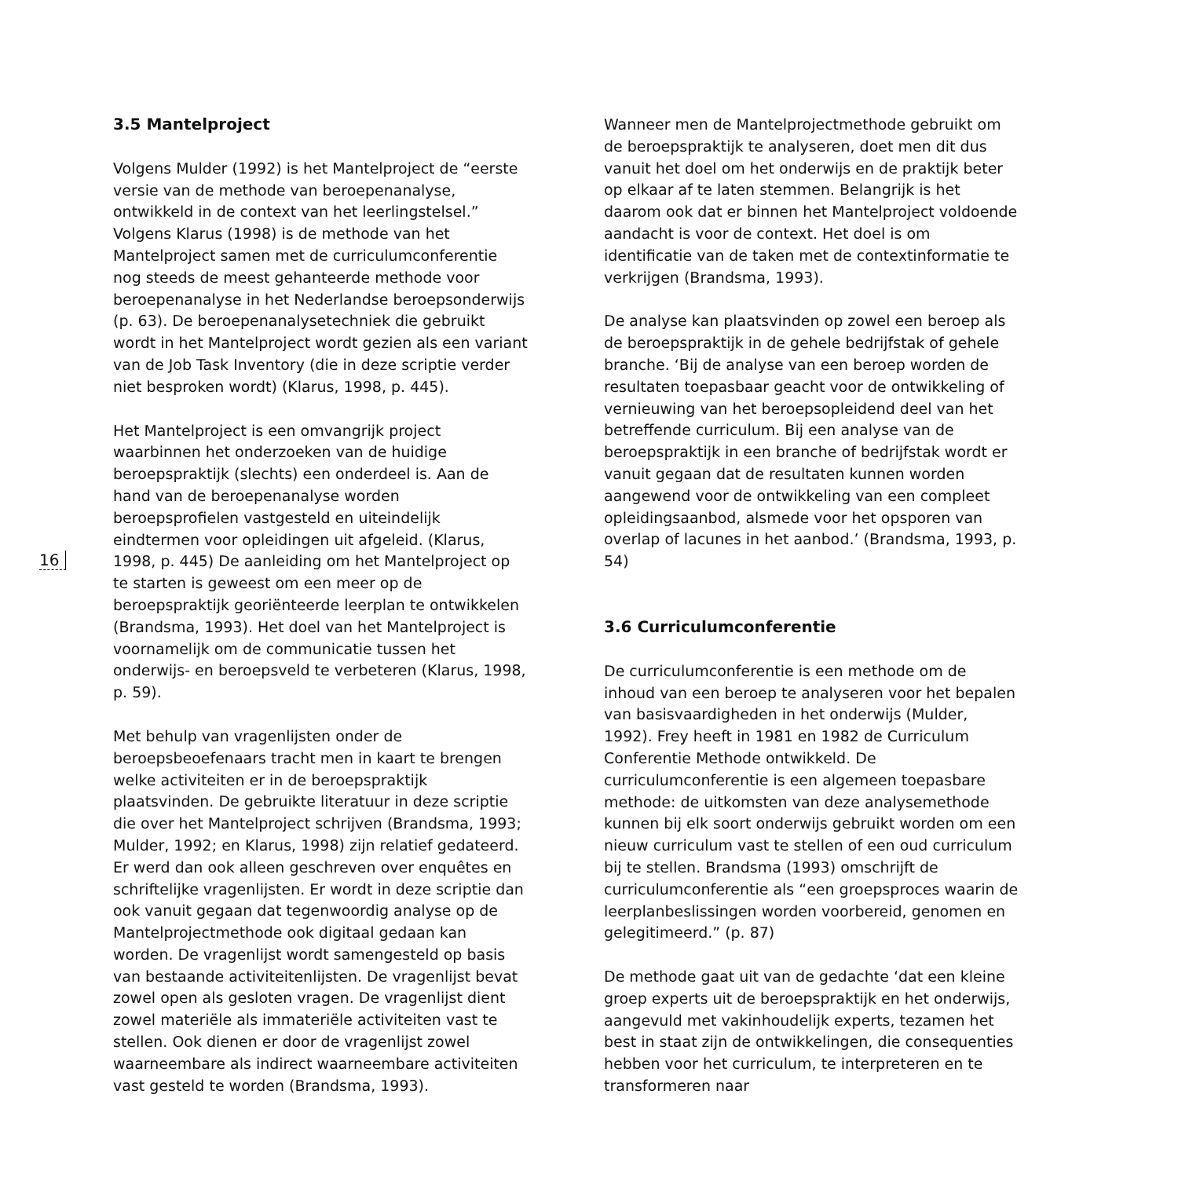16
3.5 Mantelproject
Volgens Mulder (1992) is het Mantelproject de “eerste versie van de methode van beroepenanalyse, ontwikkeld in de context van het leerlingstelsel.” Volgens Klarus (1998) is de methode van het Mantelproject samen met de curriculumconferentie nog steeds de meest gehanteerde methode voor beroepenanalyse in het Nederlandse beroepsonderwijs (p. 63). De beroepenanalysetechniek die gebruikt wordt in het Mantelproject wordt gezien als een variant van de Job Task Inventory (die in deze scriptie verder niet besproken wordt) (Klarus, 1998, p. 445).
Het Mantelproject is een omvangrijk project waarbinnen het onderzoeken van de huidige beroepspraktijk (slechts) een onderdeel is. Aan de hand van de beroepenanalyse worden beroepsprofielen vastgesteld en uiteindelijk eindtermen voor opleidingen uit afgeleid. (Klarus, 1998, p. 445) De aanleiding om het Mantelproject op te starten is geweest om een meer op de beroepspraktijk georiënteerde leerplan te ontwikkelen (Brandsma, 1993). Het doel van het Mantelproject is voornamelijk om de communicatie tussen het onderwijs- en beroepsveld te verbeteren (Klarus, 1998, p. 59).
Met behulp van vragenlijsten onder de beroepsbeoefenaars tracht men in kaart te brengen welke activiteiten er in de beroepspraktijk plaatsvinden. De gebruikte literatuur in deze scriptie die over het Mantelproject schrijven (Brandsma, 1993; Mulder, 1992; en Klarus, 1998) zijn relatief gedateerd. Er werd dan ook alleen geschreven over enquêtes en schriftelijke vragenlijsten. Er wordt in deze scriptie dan ook vanuit gegaan dat tegenwoordig analyse op de Mantelprojectmethode ook digitaal gedaan kan worden. De vragenlijst wordt samengesteld op basis van bestaande activiteitenlijsten. De vragenlijst bevat zowel open als gesloten vragen. De vragenlijst dient zowel materiële als immateriële activiteiten vast te stellen. Ook dienen er door de vragenlijst zowel waarneembare als indirect waarneembare activiteiten vast gesteld te worden (Brandsma, 1993).
Wanneer men de Mantelprojectmethode gebruikt om de beroepspraktijk te analyseren, doet men dit dus vanuit het doel om het onderwijs en de praktijk beter op elkaar af te laten stemmen. Belangrijk is het daarom ook dat er binnen het Mantelproject voldoende aandacht is voor de context. Het doel is om identificatie van de taken met de contextinformatie te verkrijgen (Brandsma, 1993).
De analyse kan plaatsvinden op zowel een beroep als de beroepspraktijk in de gehele bedrijfstak of gehele branche. ‘Bij de analyse van een beroep worden de resultaten toepasbaar geacht voor de ontwikkeling of vernieuwing van het beroepsopleidend deel van het betreffende curriculum. Bij een analyse van de beroepspraktijk in een branche of bedrijfstak wordt er vanuit gegaan dat de resultaten kunnen worden aangewend voor de ontwikkeling van een compleet opleidingsaanbod, alsmede voor het opsporen van overlap of lacunes in het aanbod.’ (Brandsma, 1993, p. 54)
3.6 Curriculumconferentie
De curriculumconferentie is een methode om de inhoud van een beroep te analyseren voor het bepalen van basisvaardigheden in het onderwijs (Mulder, 1992). Frey heeft in 1981 en 1982 de Curriculum Conferentie Methode ontwikkeld. De curriculumconferentie is een algemeen toepasbare methode: de uitkomsten van deze analysemethode kunnen bij elk soort onderwijs gebruikt worden om een nieuw curriculum vast te stellen of een oud curriculum bij te stellen. Brandsma (1993) omschrijft de curriculumconferentie als “een groepsproces waarin de leerplanbeslissingen worden voorbereid, genomen en gelegitimeerd.” (p. 87)
De methode gaat uit van de gedachte ‘dat een kleine groep experts uit de beroepspraktijk en het onderwijs, aangevuld met vakinhoudelijk experts, tezamen het best in staat zijn de ontwikkelingen, die consequenties hebben voor het curriculum, te interpreteren en te transformeren naar